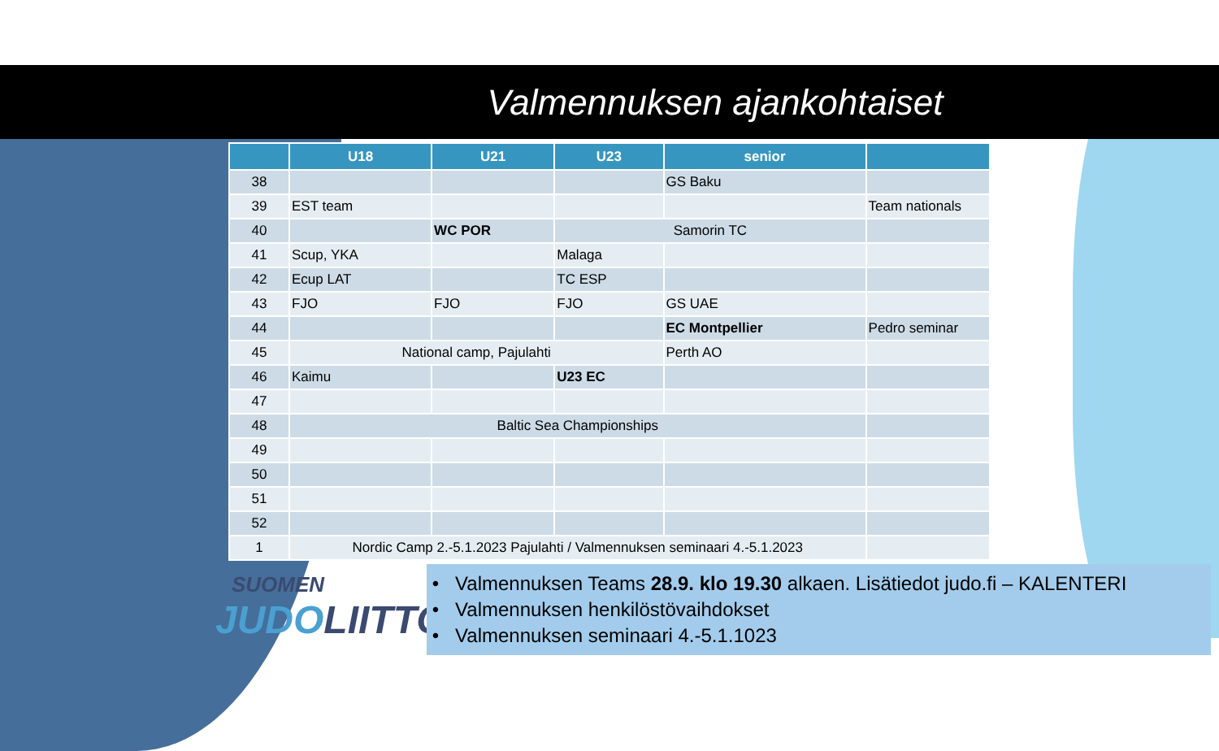Valmennuksen ajankohtaiset
| | U18 | U21 | U23 | senior | |
| --- | --- | --- | --- | --- | --- |
| 38 | | | | GS Baku | |
| 39 | EST team | | | | Team nationals |
| 40 | | WC POR | Samorin TC | | |
| 41 | Scup, YKA | | Malaga | | |
| 42 | Ecup LAT | | TC ESP | | |
| 43 | FJO | FJO | FJO | GS UAE | |
| 44 | | | | EC Montpellier | Pedro seminar |
| 45 | National camp, Pajulahti | | | Perth AO | |
| 46 | Kaimu | | U23 EC | | |
| 47 | | | | | |
| 48 | Baltic Sea Championships | | | | |
| 49 | | | | | |
| 50 | | | | | |
| 51 | | | | | |
| 52 | | | | | |
| 1 | Nordic Camp 2.-5.1.2023 Pajulahti / Valmennuksen seminaari 4.-5.1.2023 | | | | |
SUOMEN
JUDOLIITTO
• Valmennuksen Teams 28.9. klo 19.30 alkaen. Lisätiedot judo.fi – KALENTERI
• Valmennuksen henkilöstövaihdokset
• Valmennuksen seminaari 4.-5.1.1023